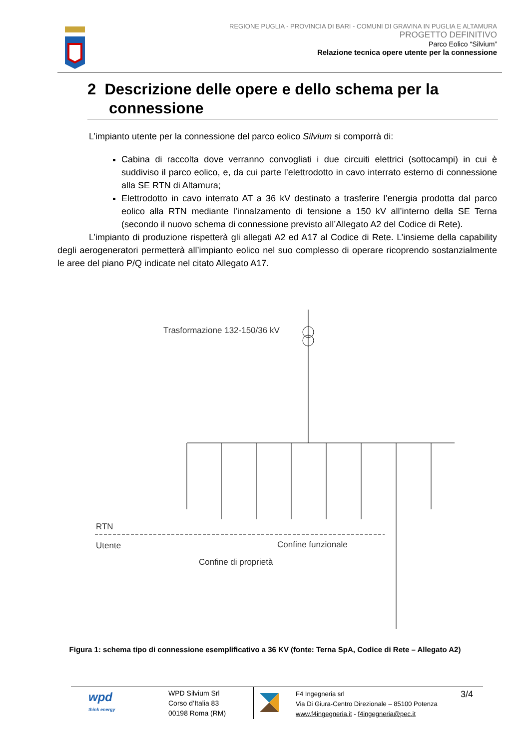REGIONE PUGLIA - PROVINCIA DI BARI - COMUNI DI GRAVINA IN PUGLIA E ALTAMURA
PROGETTO DEFINITIVO
Parco Eolico “Silvium”
Relazione tecnica opere utente per la connessione
2 Descrizione delle opere e dello schema per la
connessione
L’impianto utente per la connessione del parco eolico Silvium si comporrà di:
Cabina di raccolta dove verranno convogliati i due circuiti elettrici (sottocampi) in cui è suddiviso il parco eolico, e, da cui parte l’elettrodotto in cavo interrato esterno di connessione alla SE RTN di Altamura;
Elettrodotto in cavo interrato AT a 36 kV destinato a trasferire l’energia prodotta dal parco eolico alla RTN mediante l’innalzamento di tensione a 150 kV all’interno della SE Terna (secondo il nuovo schema di connessione previsto all’Allegato A2 del Codice di Rete).
L’impianto di produzione rispetterà gli allegati A2 ed A17 al Codice di Rete. L’insieme della capability degli aerogeneratori permetterà all’impianto eolico nel suo complesso di operare ricoprendo sostanzialmente le aree del piano P/Q indicate nel citato Allegato A17.
Trasformazione 132-150/36 kV
RTN
Utente
Confine funzionale
Confine di proprietà
Figura 1: schema tipo di connessione esemplificativo a 36 KV (fonte: Terna SpA, Codice di Rete – Allegato A2)
wpd
think energy
WPD Silvium Srl
Corso d’Italia 83
00198 Roma (RM)
F4 Ingegneria srl
Via Di Giura-Centro Direzionale – 85100 Potenza
www.f4ingegneria.it - f4ingegneria@pec.it
3/4